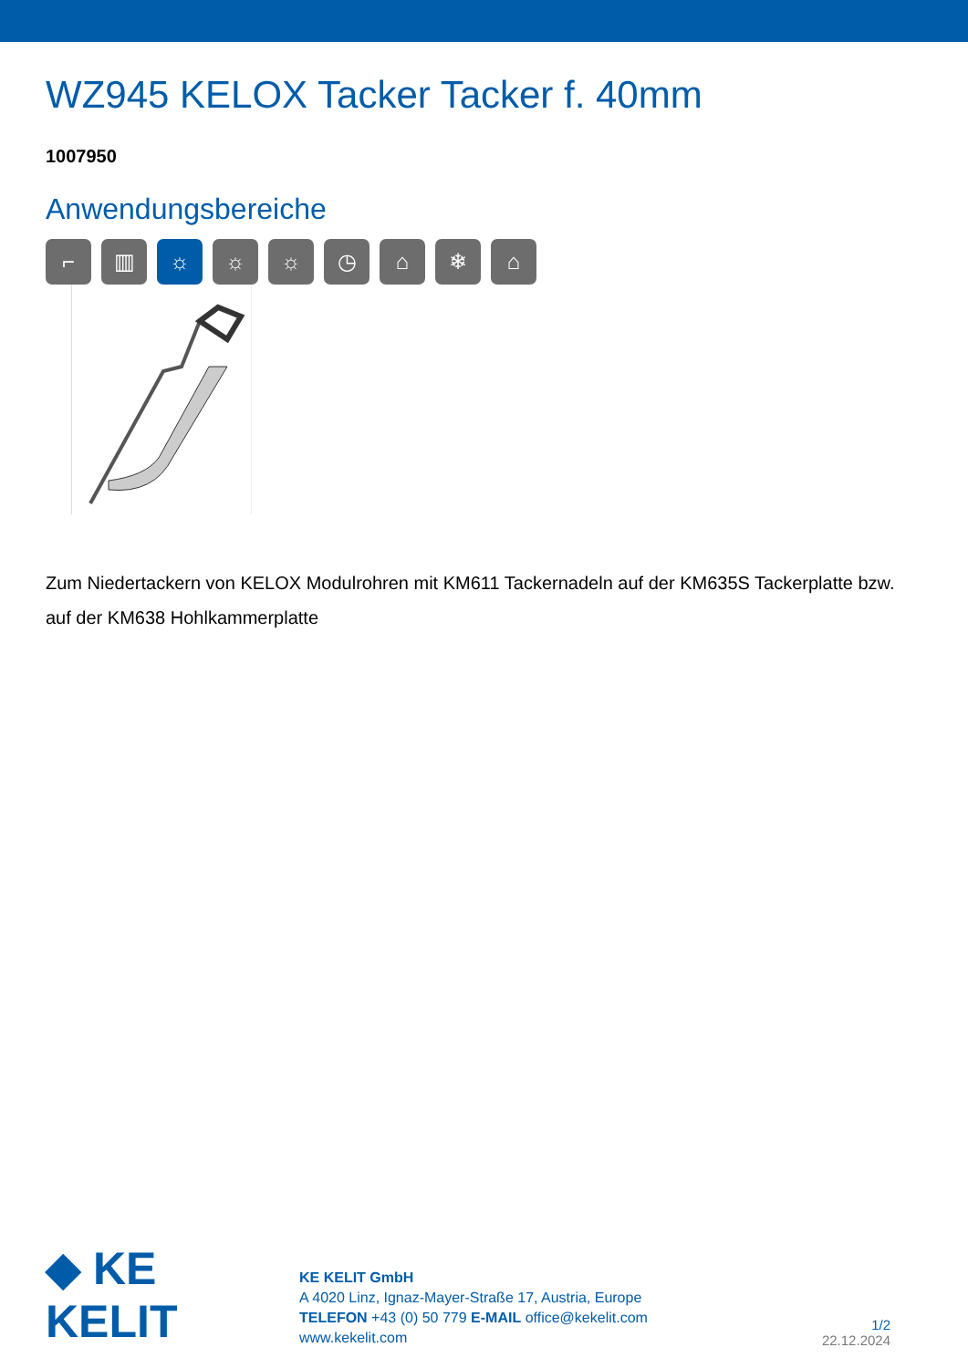WZ945 KELOX Tacker Tacker f. 40mm
1007950
Anwendungsbereiche
⌐ ▥ ☼ ☼ ☼ ◷ ⌂ ❄ ⌂
Zum Niedertackern von KELOX Modulrohren mit KM611 Tackernadeln auf der KM635S Tackerplatte bzw. auf der KM638 Hohlkammerplatte
◆ KE KELIT
KE KELIT GmbH
A 4020 Linz, Ignaz-Mayer-Straße 17, Austria, Europe
TELEFON +43 (0) 50 779 E-MAIL office@kekelit.com
www.kekelit.com
1/2
22.12.2024